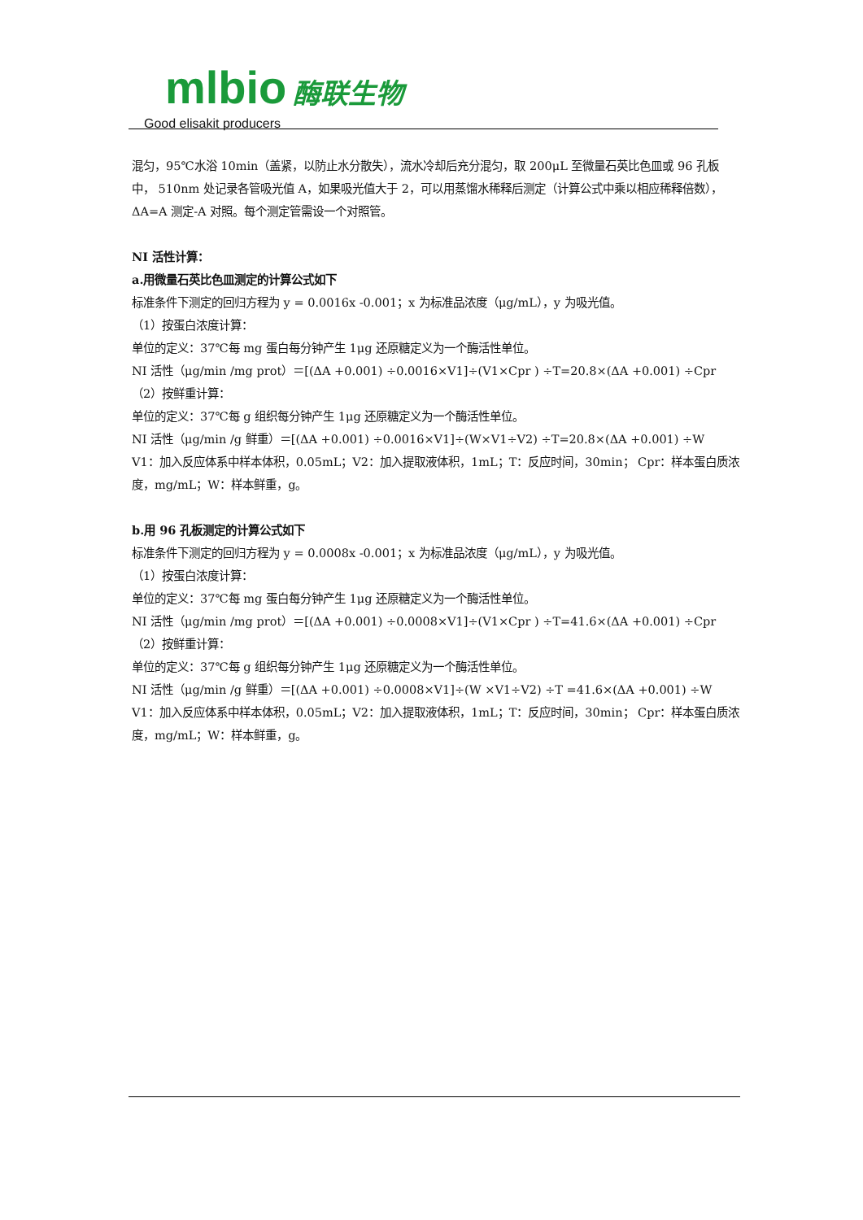mlbio 酶联生物
Good elisakit producers
混匀，95℃水浴 10min（盖紧，以防止水分散失），流水冷却后充分混匀，取 200μL 至微量石英比色皿或 96 孔板中， 510nm 处记录各管吸光值 A，如果吸光值大于 2，可以用蒸馏水稀释后测定（计算公式中乘以相应稀释倍数），ΔA=A 测定-A 对照。每个测定管需设一个对照管。
NI 活性计算：
a.用微量石英比色皿测定的计算公式如下
标准条件下测定的回归方程为 y = 0.0016x -0.001；x 为标准品浓度（μg/mL），y 为吸光值。
（1）按蛋白浓度计算：
单位的定义：37℃每 mg 蛋白每分钟产生 1μg 还原糖定义为一个酶活性单位。
NI 活性（μg/min /mg prot）＝[(ΔA +0.001) ÷0.0016×V1]÷(V1×Cpr ) ÷T=20.8×(ΔA +0.001) ÷Cpr
（2）按鲜重计算：
单位的定义：37℃每 g 组织每分钟产生 1μg 还原糖定义为一个酶活性单位。
NI 活性（μg/min /g 鲜重）＝[(ΔA +0.001) ÷0.0016×V1]÷(W×V1÷V2) ÷T=20.8×(ΔA +0.001) ÷W
V1：加入反应体系中样本体积，0.05mL；V2：加入提取液体积，1mL；T：反应时间，30min； Cpr：样本蛋白质浓度，mg/mL；W：样本鲜重，g。
b.用 96 孔板测定的计算公式如下
标准条件下测定的回归方程为 y = 0.0008x -0.001；x 为标准品浓度（μg/mL），y 为吸光值。
（1）按蛋白浓度计算：
单位的定义：37℃每 mg 蛋白每分钟产生 1μg 还原糖定义为一个酶活性单位。
NI 活性（μg/min /mg prot）＝[(ΔA +0.001) ÷0.0008×V1]÷(V1×Cpr ) ÷T=41.6×(ΔA +0.001) ÷Cpr
（2）按鲜重计算：
单位的定义：37℃每 g 组织每分钟产生 1μg 还原糖定义为一个酶活性单位。
NI 活性（μg/min /g 鲜重）＝[(ΔA +0.001) ÷0.0008×V1]÷(W ×V1÷V2) ÷T =41.6×(ΔA +0.001) ÷W
V1：加入反应体系中样本体积，0.05mL；V2：加入提取液体积，1mL；T：反应时间，30min； Cpr：样本蛋白质浓度，mg/mL；W：样本鲜重，g。